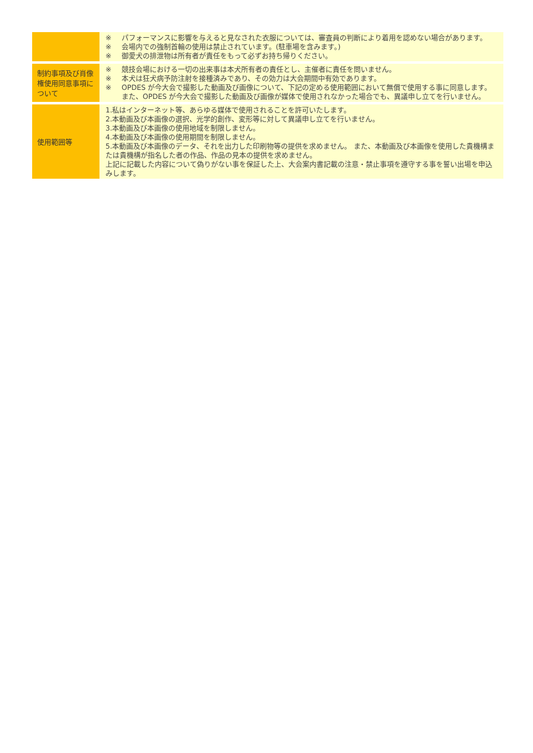| | ※ パフォーマンスに影響を与えると見なされた衣服については、審査員の判断により着用を認めない場合があります。 ※ 会場内での強制首輪の使用は禁止されています。(駐車場を含みます。) ※ 御愛犬の排泄物は所有者が責任をもって必ずお持ち帰りください。 |
| 制約事項及び肖像権使用同意事項について | ※ 競技会場における一切の出来事は本犬所有者の責任とし、主催者に責任を問いません。 ※ 本犬は狂犬病予防注射を接種済みであり、その効力は大会期間中有効であります。 ※ OPDES が今大会で撮影した動画及び画像について、下記の定める使用範囲において無償で使用する事に同意します。また、OPDES が今大会で撮影した動画及び画像が媒体で使用されなかった場合でも、異議申し立てを行いません。 |
| 使用範囲等 | 1.私はインターネット等、あらゆる媒体で使用されることを許可いたします。 2.本動画及び本画像の選択、光学的創作、変形等に対して異議申し立てを行いません。 3.本動画及び本画像の使用地域を制限しません。 4.本動画及び本画像の使用期間を制限しません。 5.本動画及び本画像のデータ、それを出力した印刷物等の提供を求めません。 また、本動画及び本画像を使用した貴機構または貴機構が指名した者の作品、作品の見本の提供を求めません。 上記に記載した内容について偽りがない事を保証した上、大会案内書記載の注意・禁止事項を遵守する事を誓い出場を申込みします。 |